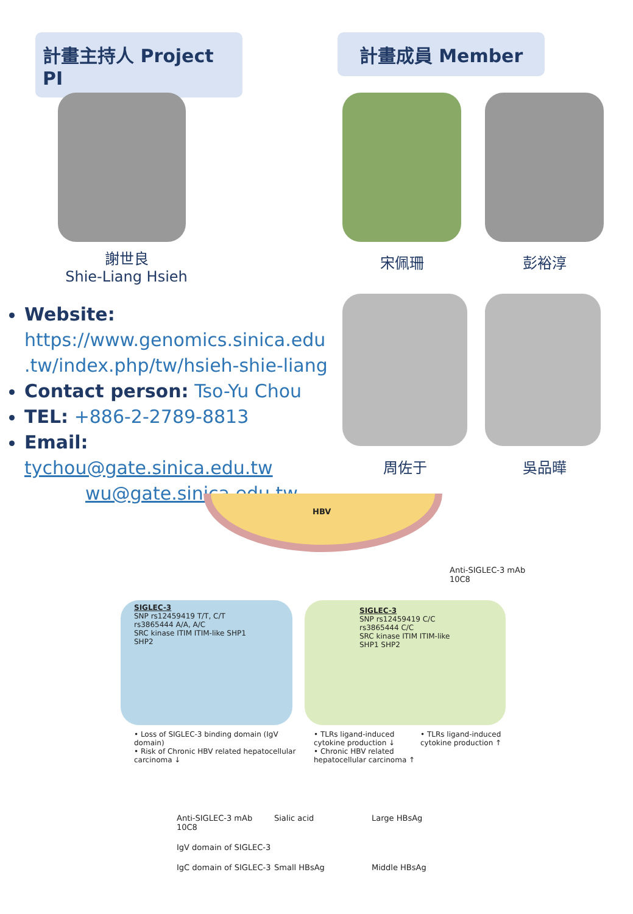計畫主持人 Project PI
計畫成員 Member
謝世良
Shie-Liang Hsieh
宋佩珊 彭裕淳
周佐于 吳品曄
Website:
https://www.genomics.sinica.edu .tw/index.php/tw/hsieh-shie-liang
Contact person: Tso-Yu Chou
TEL: +886-2-2789-8813
Email: tychou@gate.sinica.edu.tw
wu@gate.sinica.edu.tw
HBV
Anti-SIGLEC-3 mAb 10C8
SIGLEC-3
SNP rs12459419 T/T, C/T rs3865444 A/A, A/C
SRC kinase ITIM ITIM-like SHP1 SHP2
SIGLEC-3
SNP rs12459419 C/C rs3865444 C/C
SRC kinase ITIM ITIM-like SHP1 SHP2
• Loss of SIGLEC-3 binding domain (IgV domain)
• Risk of Chronic HBV related hepatocellular carcinoma ↓
• TLRs ligand-induced cytokine production ↓
• Chronic HBV related hepatocellular carcinoma ↑
• TLRs ligand-induced cytokine production ↑
Anti-SIGLEC-3 mAb 10C8 Sialic acid Large HBsAg IgV domain of SIGLEC-3 IgC domain of SIGLEC-3 Small HBsAg Middle HBsAg